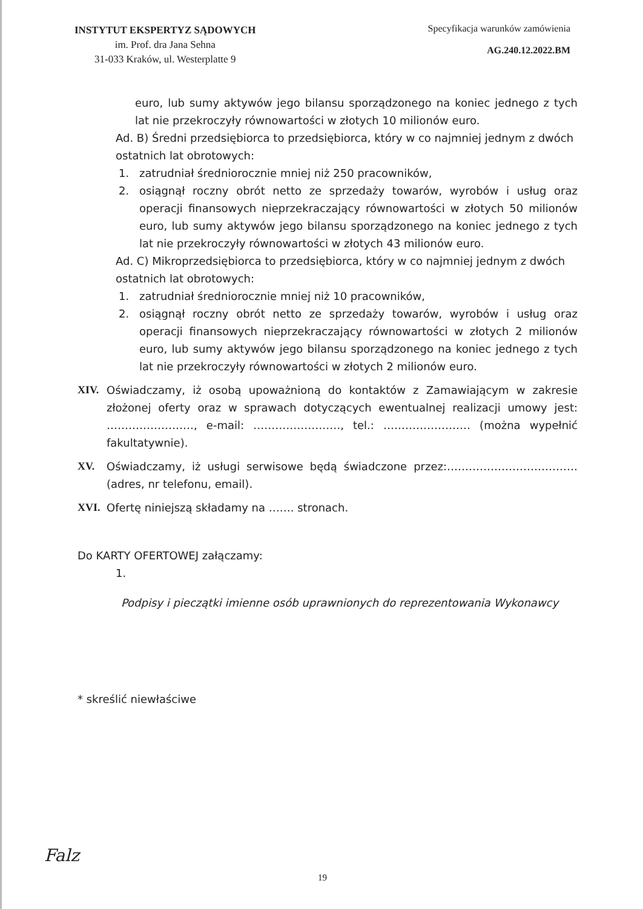INSTYTUT EKSPERTYZ SĄDOWYCH
im. Prof. dra Jana Sehna
31-033 Kraków, ul. Westerplatte 9
Specyfikacja warunków zamówienia
AG.240.12.2022.BM
euro, lub sumy aktywów jego bilansu sporządzonego na koniec jednego z tych lat nie przekroczyły równowartości w złotych 10 milionów euro.
Ad. B) Średni przedsiębiorca to przedsiębiorca, który w co najmniej jednym z dwóch ostatnich lat obrotowych:
1. zatrudniał średniorocznie mniej niż 250 pracowników,
2. osiągnął roczny obrót netto ze sprzedaży towarów, wyrobów i usług oraz operacji finansowych nieprzekraczający równowartości w złotych 50 milionów euro, lub sumy aktywów jego bilansu sporządzonego na koniec jednego z tych lat nie przekroczyły równowartości w złotych 43 milionów euro.
Ad. C) Mikroprzedsiębiorca to przedsiębiorca, który w co najmniej jednym z dwóch ostatnich lat obrotowych:
1. zatrudniał średniorocznie mniej niż 10 pracowników,
2. osiągnął roczny obrót netto ze sprzedaży towarów, wyrobów i usług oraz operacji finansowych nieprzekraczający równowartości w złotych 2 milionów euro, lub sumy aktywów jego bilansu sporządzonego na koniec jednego z tych lat nie przekroczyły równowartości w złotych 2 milionów euro.
XIV. Oświadczamy, iż osobą upoważnioną do kontaktów z Zamawiającym w zakresie złożonej oferty oraz w sprawach dotyczących ewentualnej realizacji umowy jest: ……………………, e-mail: ……………………, tel.: …………………… (można wypełnić fakultatywnie).
XV. Oświadczamy, iż usługi serwisowe będą świadczone przez:……………………………… (adres, nr telefonu, email).
XVI. Ofertę niniejszą składamy na ……. stronach.
Do KARTY OFERTOWEJ załączamy:
1.
Podpisy i pieczątki imienne osób uprawnionych do reprezentowania Wykonawcy
* skreślić niewłaściwe
Falz
19